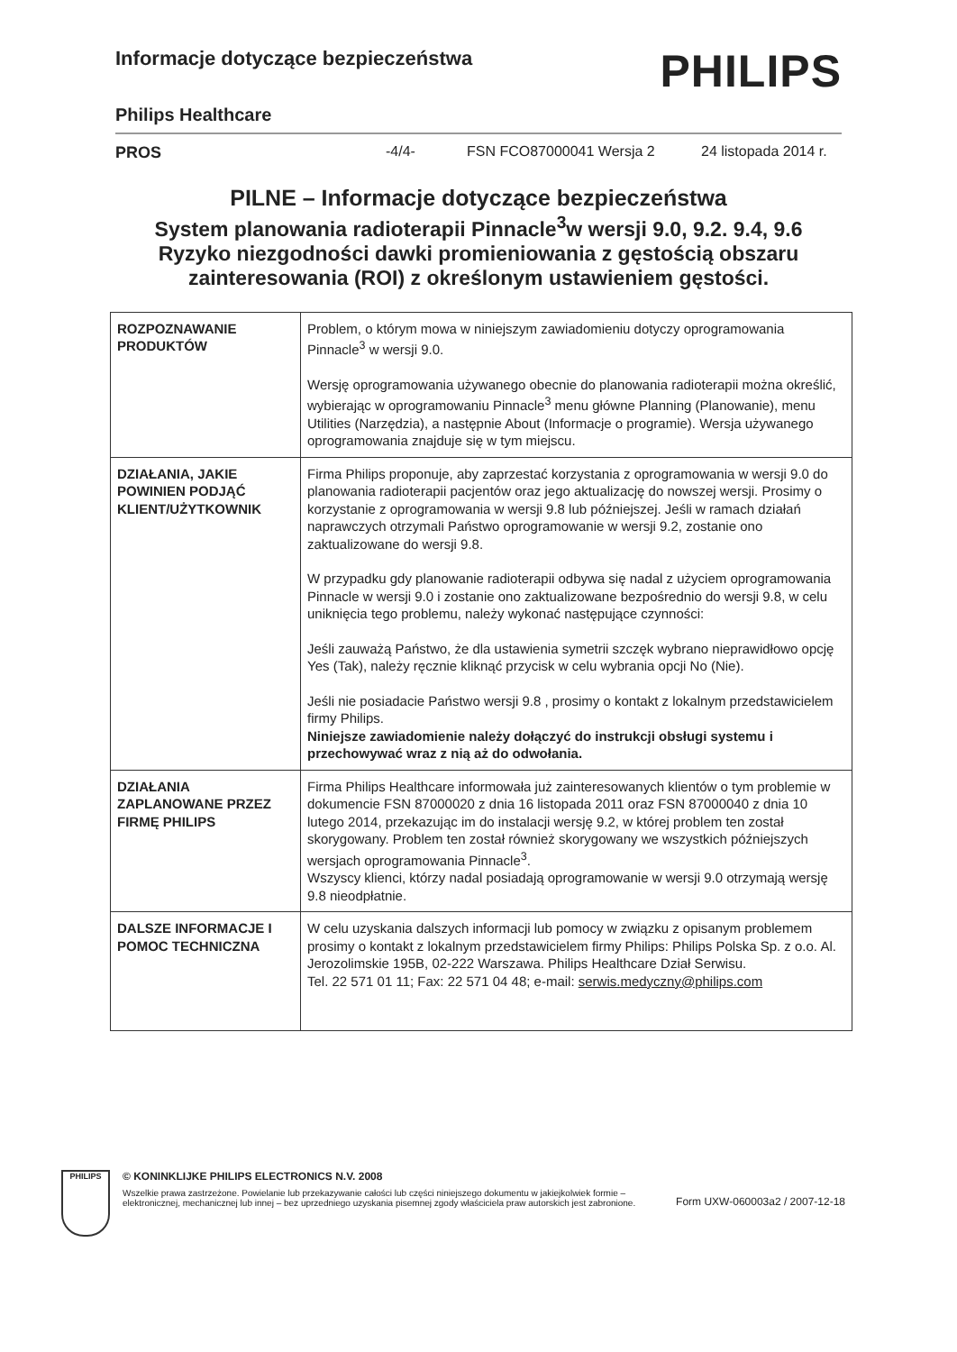Informacje dotyczące bezpieczeństwa
PHILIPS
Philips Healthcare
PROS -4/4- FSN FCO87000041 Wersja 2 24 listopada 2014 r.
PILNE – Informacje dotyczące bezpieczeństwa
System planowania radioterapii Pinnacle<sup>3</sup>w wersji 9.0, 9.2. 9.4, 9.6
Ryzyko niezgodności dawki promieniowania z gęstością obszaru zainteresowania (ROI) z określonym ustawieniem gęstości.
| ROZPOZNAWANIE PRODUKTÓW | Problem, o którym mowa w niniejszym zawiadomieniu dotyczy oprogramowania Pinnacle<sup>3</sup> w wersji 9.0. Wersję oprogramowania używanego obecnie do planowania radioterapii można określić, wybierając w oprogramowaniu Pinnacle<sup>3</sup> menu główne Planning (Planowanie), menu Utilities (Narzędzia), a następnie About (Informacje o programie). Wersja używanego oprogramowania znajduje się w tym miejscu. |
| DZIAŁANIA, JAKIE POWINIEN PODJĄĆ KLIENT/UŻYTKOWNIK | Firma Philips proponuje, aby zaprzestać korzystania z oprogramowania w wersji 9.0 do planowania radioterapii pacjentów oraz jego aktualizację do nowszej wersji. Prosimy o korzystanie z oprogramowania w wersji 9.8 lub późniejszej. Jeśli w ramach działań naprawczych otrzymali Państwo oprogramowanie w wersji 9.2, zostanie ono zaktualizowane do wersji 9.8. W przypadku gdy planowanie radioterapii odbywa się nadal z użyciem oprogramowania Pinnacle w wersji 9.0 i zostanie ono zaktualizowane bezpośrednio do wersji 9.8, w celu uniknięcia tego problemu, należy wykonać następujące czynności: Jeśli zauważą Państwo, że dla ustawienia symetrii szczęk wybrano nieprawidłowo opcję Yes (Tak), należy ręcznie kliknąć przycisk w celu wybrania opcji No (Nie). Jeśli nie posiadacie Państwo wersji 9.8 , prosimy o kontakt z lokalnym przedstawicielem firmy Philips. Niniejsze zawiadomienie należy dołączyć do instrukcji obsługi systemu i przechowywać wraz z nią aż do odwołania. |
| DZIAŁANIA ZAPLANOWANE PRZEZ FIRMĘ PHILIPS | Firma Philips Healthcare informowała już zainteresowanych klientów o tym problemie w dokumencie FSN 87000020 z dnia 16 listopada 2011 oraz FSN 87000040 z dnia 10 lutego 2014, przekazując im do instalacji wersję 9.2, w której problem ten został skorygowany. Problem ten został również skorygowany we wszystkich późniejszych wersjach oprogramowania Pinnacle<sup>3</sup>. Wszyscy klienci, którzy nadal posiadają oprogramowanie w wersji 9.0 otrzymają wersję 9.8 nieodpłatnie. |
| DALSZE INFORMACJE I POMOC TECHNICZNA | W celu uzyskania dalszych informacji lub pomocy w związku z opisanym problemem prosimy o kontakt z lokalnym przedstawicielem firmy Philips: Philips Polska Sp. z o.o. Al. Jerozolimskie 195B, 02-222 Warszawa. Philips Healthcare Dział Serwisu. Tel. 22 571 01 11; Fax: 22 571 04 48; e-mail: serwis.medyczny@philips.com |
PHILIPS
© KONINKLIJKE PHILIPS ELECTRONICS N.V. 2008
Wszelkie prawa zastrzeżone. Powielanie lub przekazywanie całości lub części niniejszego dokumentu w jakiejkolwiek formie – elektronicznej, mechanicznej lub innej – bez uprzedniego uzyskania pisemnej zgody właściciela praw autorskich jest zabronione. Form UXW-060003a2 / 2007-12-18